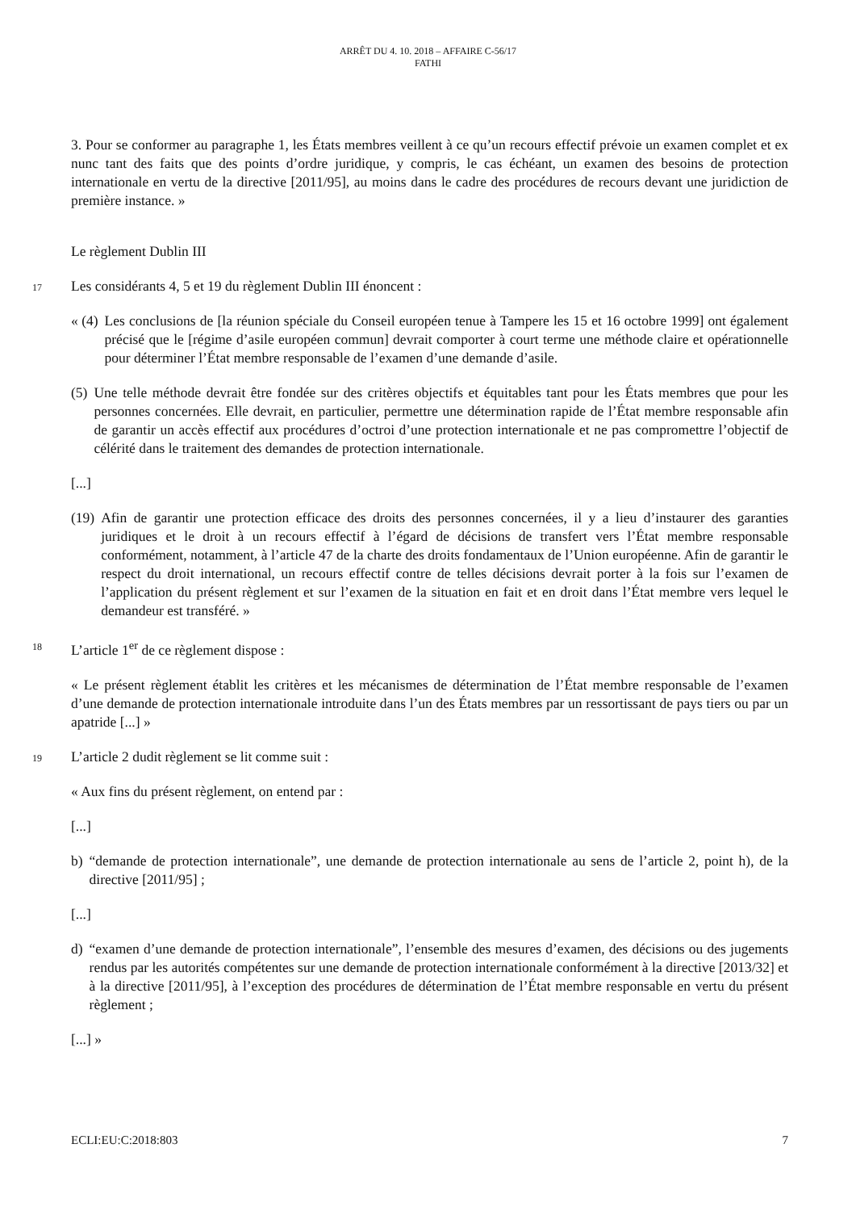ARRÊT DU 4. 10. 2018 – AFFAIRE C-56/17
FATHI
3. Pour se conformer au paragraphe 1, les États membres veillent à ce qu’un recours effectif prévoie un examen complet et ex nunc tant des faits que des points d’ordre juridique, y compris, le cas échéant, un examen des besoins de protection internationale en vertu de la directive [2011/95], au moins dans le cadre des procédures de recours devant une juridiction de première instance. »
Le règlement Dublin III
17
Les considérants 4, 5 et 19 du règlement Dublin III énoncent :
« (4) Les conclusions de [la réunion spéciale du Conseil européen tenue à Tampere les 15 et 16 octobre 1999] ont également précisé que le [régime d’asile européen commun] devrait comporter à court terme une méthode claire et opérationnelle pour déterminer l’État membre responsable de l’examen d’une demande d’asile.
(5) Une telle méthode devrait être fondée sur des critères objectifs et équitables tant pour les États membres que pour les personnes concernées. Elle devrait, en particulier, permettre une détermination rapide de l’État membre responsable afin de garantir un accès effectif aux procédures d’octroi d’une protection internationale et ne pas compromettre l’objectif de célérité dans le traitement des demandes de protection internationale.
[...]
(19) Afin de garantir une protection efficace des droits des personnes concernées, il y a lieu d’instaurer des garanties juridiques et le droit à un recours effectif à l’égard de décisions de transfert vers l’État membre responsable conformément, notamment, à l’article 47 de la charte des droits fondamentaux de l’Union européenne. Afin de garantir le respect du droit international, un recours effectif contre de telles décisions devrait porter à la fois sur l’examen de l’application du présent règlement et sur l’examen de la situation en fait et en droit dans l’État membre vers lequel le demandeur est transféré. »
18
L’article 1<sup>er</sup> de ce règlement dispose :
« Le présent règlement établit les critères et les mécanismes de détermination de l’État membre responsable de l’examen d’une demande de protection internationale introduite dans l’un des États membres par un ressortissant de pays tiers ou par un apatride [...] »
19
L’article 2 dudit règlement se lit comme suit :
« Aux fins du présent règlement, on entend par :
[...]
b) “demande de protection internationale”, une demande de protection internationale au sens de l’article 2, point h), de la directive [2011/95] ;
[...]
d) “examen d’une demande de protection internationale”, l’ensemble des mesures d’examen, des décisions ou des jugements rendus par les autorités compétentes sur une demande de protection internationale conformément à la directive [2013/32] et à la directive [2011/95], à l’exception des procédures de détermination de l’État membre responsable en vertu du présent règlement ;
[...] »
ECLI:EU:C:2018:803 7